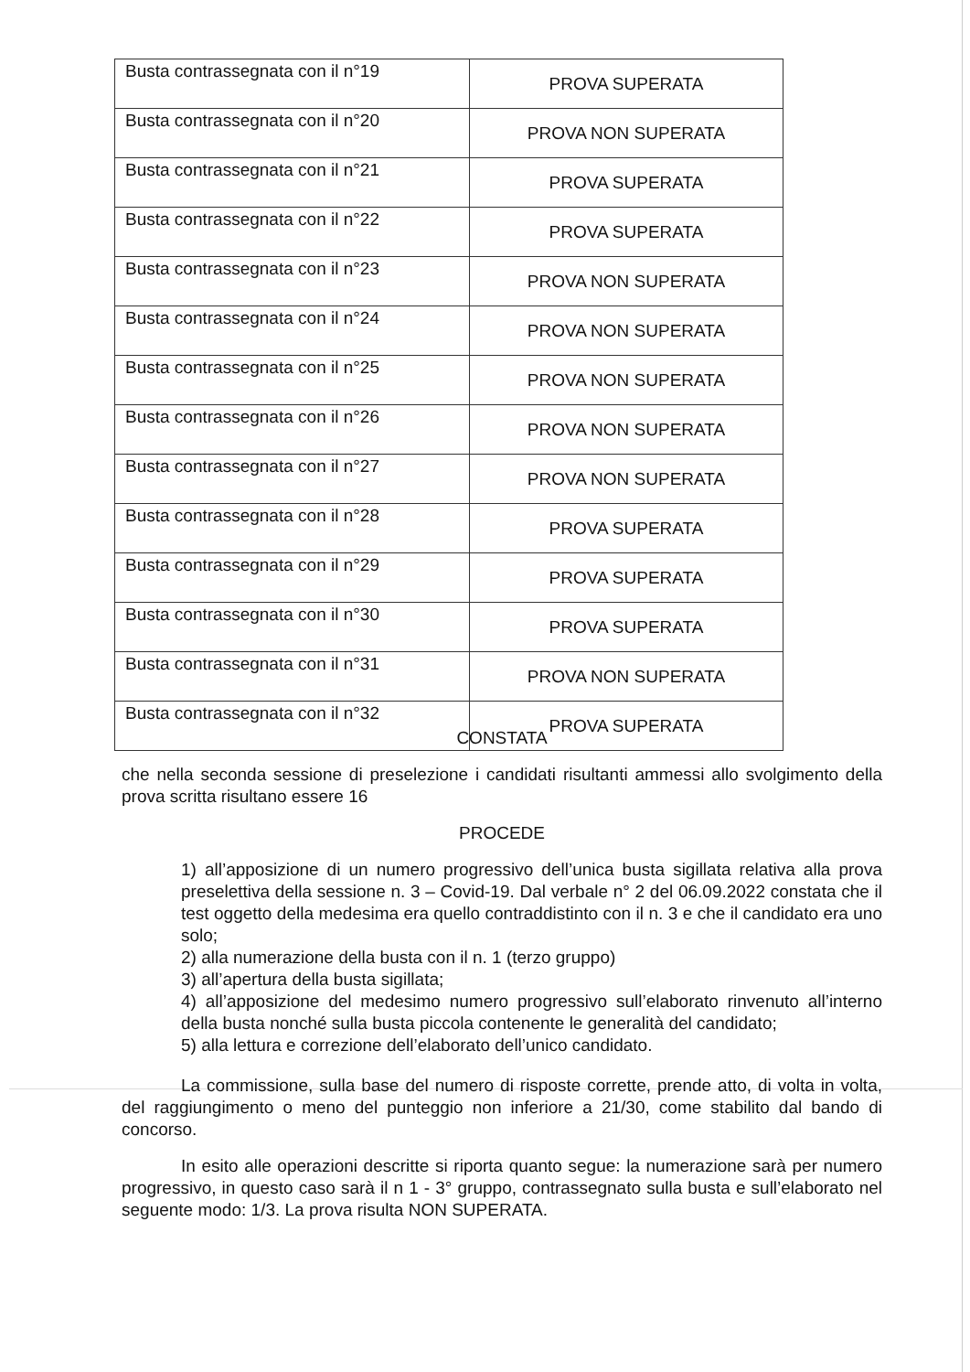| Busta contrassegnata con il n°19 | PROVA SUPERATA |
| Busta contrassegnata con il n°20 | PROVA NON SUPERATA |
| Busta contrassegnata con il n°21 | PROVA SUPERATA |
| Busta contrassegnata con il n°22 | PROVA SUPERATA |
| Busta contrassegnata con il n°23 | PROVA NON SUPERATA |
| Busta contrassegnata con il n°24 | PROVA NON SUPERATA |
| Busta contrassegnata con il n°25 | PROVA NON SUPERATA |
| Busta contrassegnata con il n°26 | PROVA NON SUPERATA |
| Busta contrassegnata con il n°27 | PROVA NON SUPERATA |
| Busta contrassegnata con il n°28 | PROVA SUPERATA |
| Busta contrassegnata con il n°29 | PROVA SUPERATA |
| Busta contrassegnata con il n°30 | PROVA SUPERATA |
| Busta contrassegnata con il n°31 | PROVA NON SUPERATA |
| Busta contrassegnata con il n°32 | PROVA SUPERATA |
CONSTATA
che nella seconda sessione di preselezione i candidati risultanti ammessi allo svolgimento della prova scritta risultano essere 16
PROCEDE
1) all’apposizione di un numero progressivo dell’unica busta sigillata relativa alla prova preselettiva della sessione n. 3 – Covid-19. Dal verbale n° 2 del 06.09.2022 constata che il test oggetto della medesima era quello contraddistinto con il n. 3 e che il candidato era uno solo;
2) alla numerazione della busta con il n. 1 (terzo gruppo)
3) all’apertura della busta sigillata;
4) all’apposizione del medesimo numero progressivo sull’elaborato rinvenuto all’interno della busta nonché sulla busta piccola contenente le generalità del candidato;
5) alla lettura e correzione dell’elaborato dell’unico candidato.
La commissione, sulla base del numero di risposte corrette, prende atto, di volta in volta, del raggiungimento o meno del punteggio non inferiore a 21/30, come stabilito dal bando di concorso.
In esito alle operazioni descritte si riporta quanto segue: la numerazione sarà per numero progressivo, in questo caso sarà il n 1 - 3° gruppo, contrassegnato sulla busta e sull’elaborato nel seguente modo: 1/3. La prova risulta NON SUPERATA.